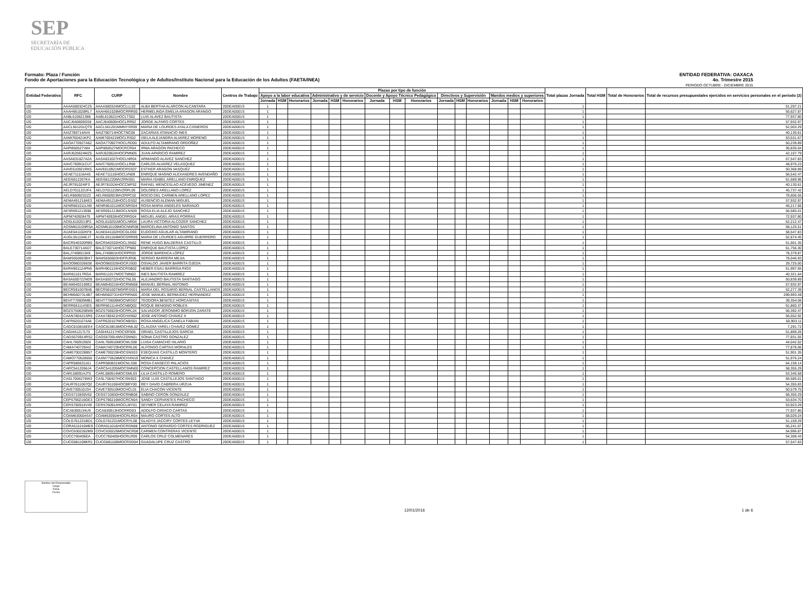SEP
SECRETARÍA DE
EDUCACIÓN PÚBLICA
Formato: Plaza / Función
Fondo de Aportaciones para la Educación Tecnológica y de Adultos/Instituto Nacional para la Educación de los Adultos (FAETA/INEA)
ENTIDAD FEDERATIVA: OAXACA
4o. Trimestre 2015
PERIODO OCTUBRE - DICIEMBRE 2015
| Entidad Federativa | RFC | CURP | Nombre | Centros de Trabajo | Plazas por tipo de función | | | | | | | | | | | | | | | Total plazas Jornada | Total HSM | Total de Honorarios | Total de recursos presupuestales ejercidos en servicios personales en el periodo (2) |
| --- | --- | --- | --- | --- | --- | --- | --- | --- | --- | --- | --- | --- | --- | --- | --- | --- | --- | --- | --- | --- | --- | --- | --- |
| | | | | | Apoyo a la labor educativa | | | Administrativo y de servicio | | | Docente y Apoyo Técnico Pedagógico | | | Directivos y Supervisión | | | Mandos medios y superiores | | | | | | |
| | | | | | Jornada | HSM | Honorarios | Jornada | HSM | Honorarios | Jornada | HSM | Honorarios | Jornada | HSM | Honorarios | Jornada | HSM | Honorarios | | | | |
| I20 | AAAA580324CZ5 | AAAA580324MOCLLL02 | ALBA BERTHA ALARCON ALCANTARA | 20DEA0001S | 1 | | | | | | | | | | | | | | | 1 | | | 51,297.21 |
| I20 | AAAH661028RL7 | AAAH661028MOCRRR00 | HERMELINDA EMELIA ARAGON ARANGO | 20DEA0001S | 1 | | | | | | | | | | | | | | | 1 | | | 55,627.87 |
| I20 | AABL610621388 | AABL610621HOCLTS02 | LUIS ALAVEZ BAUTISTA | 20DEA0001S | 1 | | | | | | | | | | | | | | | 1 | | | 77,937.80 |
| I20 | AACJ640605G59 | AACJ640605HOCLRR02 | JORGE ALFARO CORTES | 20DEA0001S | 1 | | | | | | | | | | | | | | | 1 | | | 57,932.97 |
| I20 | AACL561201QT9 | AACL561201MMNYSR09 | MARIA DE LOURDES AYALA CISNEROS | 20DEA0001S | 1 | | | | | | | | | | | | | | | 1 | | | 52,003.29 |
| I20 | AAIZ780714AV4 | AAIZ780714HOCTNC06 | ZACARIAS ATANACIO INES | 20DEA0001S | 1 | | | | | | | | | | | | | | | 1 | | | 40,130.61 |
| I20 | AAMI760421KP2 | AAMI760421MOCLRS02 | ISELA ALEJANDRA ALVAREZ MORENO | 20DEA0001S | 1 | | | | | | | | | | | | | | | 1 | | | 53,531.67 |
| I20 | AAOA770927A62 | AAOA770927HOCLRD00 | ADULFO ALTAMIRANO ORDOÑEZ | 20DEA0001S | 1 | | | | | | | | | | | | | | | 1 | | | 50,239.89 |
| I20 | AAPI850527V84 | AAPI850527MOCRCR04 | IRMA ARAGON PACHECO | 20DEA0001S | 1 | | | | | | | | | | | | | | | 1 | | | 36,835.04 |
| I20 | AARJ620624MZ5 | AARJ620624HOCPMN05 | JUAN APARICIO RAMIREZ | 20DEA0001S | 1 | | | | | | | | | | | | | | | 1 | | | 42,107.79 |
| I20 | AASA631027A2A | AASA631027HOCLNR04 | ARMANDO ALAVEZ SANCHEZ | 20DEA0001S | 1 | | | | | | | | | | | | | | | 1 | | | 57,547.83 |
| I20 | AAVC760911CU7 | AAVC760911HOCLLR08 | CARLOS ALVAREZ VELASQUEZ | 20DEA0001S | 1 | | | | | | | | | | | | | | | 1 | | | 48,976.23 |
| I20 | AAVE610921RK5 | AAVE610921MOCRSS07 | ESTHER ARAGON VASQUEZ | 20DEA0001S | 1 | | | | | | | | | | | | | | | 1 | | | 50,368.89 |
| I20 | AEAE711116A45 | AEAE711116HOCLVN09 | ENRIQUE MAGNO ALEXANDRES AVENDAÑO | 20DEA0001S | 1 | | | | | | | | | | | | | | | 1 | | | 56,542.47 |
| I20 | AEEI5612207KA | AEEI561220MVZRNS01 | MARIA ISABEL ARELLANO ENRIQUEZ | 20DEA0001S | 1 | | | | | | | | | | | | | | | 1 | | | 61,689.96 |
| I20 | AEJR781024IF3 | AEJR781024HOCCMF02 | RAFAEL WENCESLAO ACEVEDO JIMENEZ | 20DEA0001S | 1 | | | | | | | | | | | | | | | 1 | | | 40,130.61 |
| I20 | AELD701122UF4 | AELD701122MVZRPL09 | DOLORES ARELLANO LOPEZ | 20DEA0001S | 1 | | | | | | | | | | | | | | | 1 | | | 45,737.42 |
| I20 | AELR6609232Z2 | AELR660923MVZRPC02 | ROCIO DEL CARMEN ARELLANO LOPEZ | 20DEA0001S | 1 | | | | | | | | | | | | | | | 1 | | | 78,606.55 |
| I20 | AEMA4912184E3 | AEMA491218HOCLGS02 | AUSENCIO ALEMAN MIGUEL | 20DEA0001S | 1 | | | | | | | | | | | | | | | 1 | | | 57,932.97 |
| I20 | AENR661011LN9 | AENR661011MOCNRS04 | ROSA MARIA ANGELES NARANJO | 20DEA0001S | 1 | | | | | | | | | | | | | | | 1 | | | 46,217.66 |
| I20 | AESR691213598 | AESR691213MOCLNS09 | ROSA ELIA ALEJO SANCHEZ | 20DEA0001S | 1 | | | | | | | | | | | | | | | 1 | | | 56,585.01 |
| I20 | AIPM740928479 | AIPM740928HOCRRG04 | MIGUEL ANGEL ARIAS PORRAS | 20DEA0001S | 1 | | | | | | | | | | | | | | | 1 | | | 72,937.80 |
| I20 | AOSL6102013P2 | AOSL610201MOCLNR04 | LAURA VICTORIA ALCOZER SANCHEZ | 20DEA0001S | 1 | | | | | | | | | | | | | | | 1 | | | 52,212.47 |
| I20 | AOSM610109R5A | AOSM610109MOCNNR08 | MARCELINA ANTONIO SANTOS | 20DEA0001S | 1 | | | | | | | | | | | | | | | 1 | | | 58,125.51 |
| I20 | AUAE641102KF8 | AUAE641102HOCGLD00 | EUDOXIO AGUILAR ALTAMIRANO | 20DEA0001S | 1 | | | | | | | | | | | | | | | 1 | | | 58,547.83 |
| I20 | AUGL551104EJ7 | AUGL551104MOCGRR09 | MARIA DE LOURDES AGUIRRE GUERRERO | 20DEA0001S | 1 | | | | | | | | | | | | | | | 1 | | | 52,874.45 |
| I20 | BACR540320RB5 | BACR540320HOCLSN02 | RENE HUGO BALDERAS CASTILLO | 20DEA0001S | 1 | | | | | | | | | | | | | | | 1 | | | 51,901.35 |
| I20 | BALE730714AD7 | BALE730714HOCTPN00 | ENRIQUE BAUTISTA LOPEZ | 20DEA0001S | 1 | | | | | | | | | | | | | | | 1 | | | 61,756.30 |
| I20 | BALJ7408013A9 | BALJ740801HOCRPR03 | JORGE BARENCA LÓPEZ | 20DEA0001S | 1 | | | | | | | | | | | | | | | 1 | | | 78,379.87 |
| I20 | BAMS650603BX7 | BAMS650603HDFRJR06 | SERGIO BARRERA MEJIA | 20DEA0001S | 1 | | | | | | | | | | | | | | | 1 | | | 78,046.93 |
| I20 | BAOO960326638 | BAOO960326HOCRJS00 | OSVALDO JAVIER BARRITA OJEDA | 20DEA0001S | 1 | | | | | | | | | | | | | | | 1 | | | 29,725.00 |
| I20 | BARH901124PN5 | BARH901124HOCRSB02 | HEBER ESAU BARRIGA RIOS | 20DEA0001S | 1 | | | | | | | | | | | | | | | 1 | | | 51,997.65 |
| I20 | BARI611017RGA | BARI611017MOCTMN02 | INES BAUTISTA RAMIREZ | 20DEA0001S | 1 | | | | | | | | | | | | | | | 1 | | | 40,321.64 |
| I20 | BASA500722ND9 | BASA500722HOCTNL05 | ALEJANDRO BAUTISTA SANTIAGO | 20DEA0001S | 1 | | | | | | | | | | | | | | | 1 | | | 50,839.89 |
| I20 | BEAM6402169E2 | BEAM640216HOCRNN08 | MANUEL BERNAL ANTONIO | 20DEA0001S | 1 | | | | | | | | | | | | | | | 1 | | | 57,932.97 |
| I20 | BECR591007B48 | BECR591007MGRRSS01 | MARIA DEL ROSARIO BERNAL CASTELLANOS | 20DEA0001S | 1 | | | | | | | | | | | | | | | 1 | | | 52,277.39 |
| I20 | BEHM5607314B7 | BEHM560731HDFRRN00 | JOSE MANUEL BERMUDEZ HERNANDEZ | 20DEA0001S | 1 | | | | | | | | | | | | | | | 1 | | | 299,993.48 |
| I20 | BEHT770609MB1 | BEHT770609MOCNRD07 | TEODORA BENITEZ HORCASITAS | 20DEA0001S | 1 | | | | | | | | | | | | | | | 1 | | | 39,354.08 |
| I20 | BERR661114SE5 | BERR661114HOCNBQ02 | ROQUE BENIGNO ROBLES | 20DEA0001S | 1 | | | | | | | | | | | | | | | 1 | | | 61,860.37 |
| I20 | BOZS750625BW0 | BOZS750625HOCRRL04 | SALVADOR JERONIMO BORJON ZARATE | 20DEA0001S | 1 | | | | | | | | | | | | | | | 1 | | | 56,392.47 |
| I20 | CAAN780421SR6 | CAXA780421HOCHXN02 | JOSE ANTONIO CHAVEZ X | 20DEA0001S | 1 | | | | | | | | | | | | | | | 1 | | | 56,552.92 |
| I20 | CAFR6201074A8 | CAFR620107MOCNBS01 | ROSA ANGELICA CANELA FABIAN | 20DEA0001S | 1 | | | | | | | | | | | | | | | 1 | | | 50,903.11 |
| I20 | CAGC810816EE4 | CAGC810816MOCHML02 | CLAUDIA YARELI CHAVEZ GOMEZ | 20DEA0001S | 1 | | | | | | | | | | | | | | | 1 | | | 7,291.72 |
| I20 | CAGI441217LT5 | CAGI441217HOCSRS06 | ISRAEL CASTILLEJOS GARCIA | 20DEA0001S | 1 | | | | | | | | | | | | | | | 1 | | | 51,869.26 |
| I20 | CAGS670914RS2 | CAGS670914MVZSNN01 | SONIA CASTRO GONZALEZ | 20DEA0001S | 1 | | | | | | | | | | | | | | | 1 | | | 77,931.55 |
| I20 | CAHL760910926 | CAHL760910MOCMLS08 | LUISA CAMACHO HILARIO | 20DEA0001S | 1 | | | | | | | | | | | | | | | 1 | | | 44,042.02 |
| I20 | CAMA740729AI2 | CAMA740729HOCRRL06 | ALFONSO CARTAS MORALES | 20DEA0001S | 1 | | | | | | | | | | | | | | | 1 | | | 77,878.06 |
| I20 | CAME700228B57 | CAME700228HOCSNS03 | ESEQUIAS CASTILLO MONTERO | 20DEA0001S | 1 | | | | | | | | | | | | | | | 1 | | | 51,901.35 |
| I20 | CAMO770528556 | CAXM770528MOCHXN19 | MONICA X CHAVEZ | 20DEA0001S | 1 | | | | | | | | | | | | | | | 1 | | | 51,976.24 |
| I20 | CAPR580831161 | CAPR580831MOCNLS08 | ROSA CANSECO PALACIOS | 20DEA0001S | 1 | | | | | | | | | | | | | | | 1 | | | 64,159.14 |
| I20 | CARC5412056J4 | CARC541205MOCSMN00 | CONCEPCION CASTELLANOS RAMIREZ | 20DEA0001S | 1 | | | | | | | | | | | | | | | 1 | | | 58,355.29 |
| I20 | CARL580914JT5 | CARL580914MOCSML03 | LILIA CASTILLO ROMERO | 20DEA0001S | 1 | | | | | | | | | | | | | | | 1 | | | 53,345.58 |
| I20 | CASL7004278W3 | CASL700427HOCSNS03 | JOSE LUIS CASTILLEJOS SANTIAGO | 20DEA0001S | 1 | | | | | | | | | | | | | | | 1 | | | 56,585.01 |
| I20 | CAUR7611067Q2 | CAUR761106HOCBRY00 | REY DAVID CABRERA URZUA | 20DEA0001S | 1 | | | | | | | | | | | | | | | 1 | | | 54,355.83 |
| I20 | CAVE730510J34 | CAVE730510MOCHCL01 | ELIA CHACON VICENTE | 20DEA0001S | 1 | | | | | | | | | | | | | | | 1 | | | 50,579.75 |
| I20 | CEGS710830V62 | CEGS710830HOCRNB08 | SABINO CERON GONZALEZ | 20DEA0001S | 1 | | | | | | | | | | | | | | | 1 | | | 58,355.29 |
| I20 | CEPS790216GE3 | CEPS790216MOCRCN04 | SANDY CERVANTES PACHECO | 20DEA0001S | 1 | | | | | | | | | | | | | | | 1 | | | 53,634.70 |
| I20 | CERS760914V49 | CERS760914HOCLMY01 | SEYMER CELAYA RAMIREZ | 20DEA0001S | 1 | | | | | | | | | | | | | | | 1 | | | 53,923.29 |
| I20 | CICA6309134U9 | CICA630913HOCRRD03 | ADOLFO CIRIACO CARTAS | 20DEA0001S | 1 | | | | | | | | | | | | | | | 1 | | | 77,937.80 |
| I20 | COAM630504S47 | COAM630504HOCRLR04 | MAURO CORTES ALTO | 20DEA0001S | 1 | | | | | | | | | | | | | | | 1 | | | 58,029.24 |
| I20 | COLG761231BD1 | COLG761231MOCRYL08 | GLADYS JACCIRY CORTES LEYVA | 20DEA0001S | 1 | | | | | | | | | | | | | | | 1 | | | 51,159.29 |
| I20 | CORA511016ME9 | CORA511016HOCRDN08 | ANTONIO GERARDO CORTES RODRIGUEZ | 20DEA0001S | 1 | | | | | | | | | | | | | | | 1 | | | 56,241.07 |
| I20 | COVC6302262M9 | COVC630226MOCNCR08 | CARMEN CONTRERAS VICENTE | 20DEA0001S | 1 | | | | | | | | | | | | | | | 1 | | | 54,996.87 |
| I20 | CUCC760405EA | CUCC760405HOCRLR09 | CARLOS CRUZ COLMENARES | 20DEA0001S | 1 | | | | | | | | | | | | | | | 1 | | | 54,308.43 |
| I20 | CUCG681108KR1 | CUCG681108MOCRSD04 | GUADALUPE CRUZ CASTRO | 20DEA0001S | 1 | | | | | | | | | | | | | | | 1 | | | 57,547.83 |
Nombre del Responsable
Cargo
Firma
Fecha
12/01/2016 1 de 6